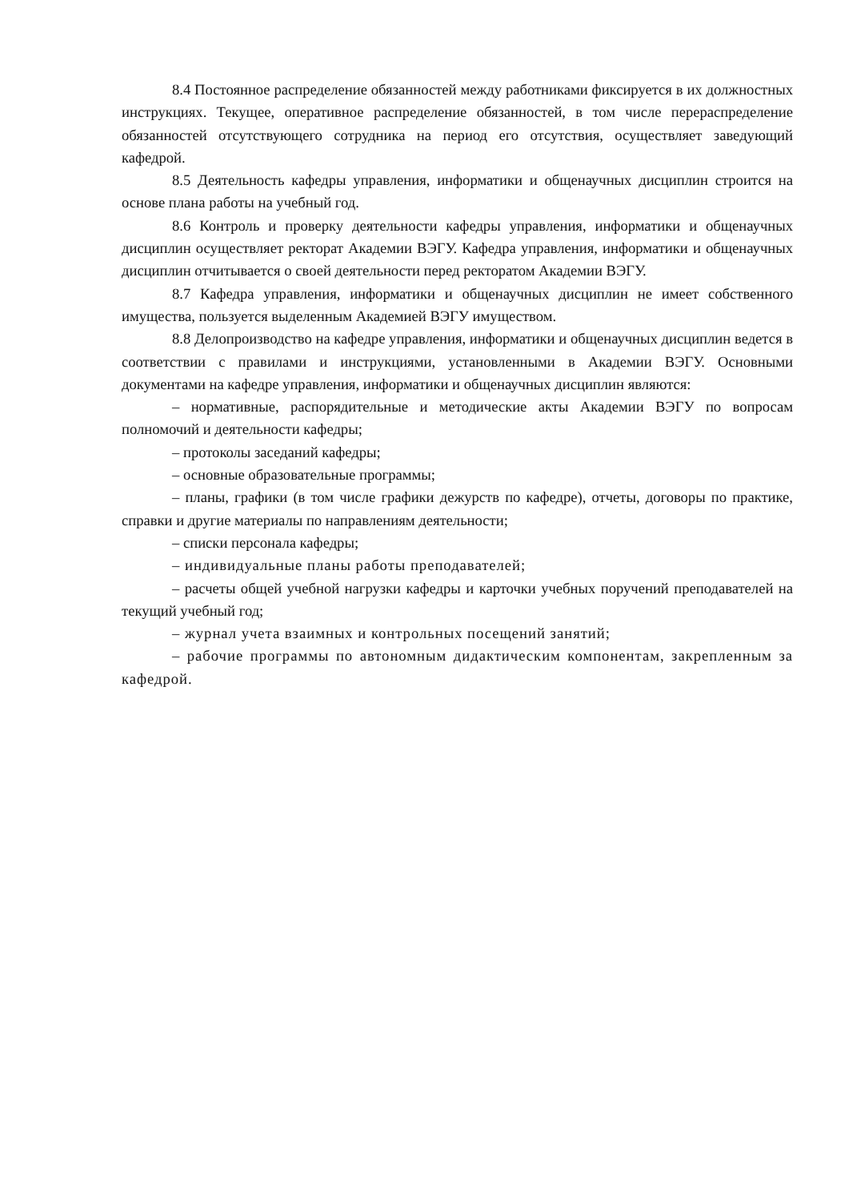8.4 Постоянное распределение обязанностей между работниками фиксируется в их должностных инструкциях. Текущее, оперативное распределение обязанностей, в том числе перераспределение обязанностей отсутствующего сотрудника на период его отсутствия, осуществляет заведующий кафедрой.
8.5 Деятельность кафедры управления, информатики и общенаучных дисциплин строится на основе плана работы на учебный год.
8.6 Контроль и проверку деятельности кафедры управления, информатики и общенаучных дисциплин осуществляет ректорат Академии ВЭГУ. Кафедра управления, информатики и общенаучных дисциплин отчитывается о своей деятельности перед ректоратом Академии ВЭГУ.
8.7 Кафедра управления, информатики и общенаучных дисциплин не имеет собственного имущества, пользуется выделенным Академией ВЭГУ имуществом.
8.8 Делопроизводство на кафедре управления, информатики и общенаучных дисциплин ведется в соответствии с правилами и инструкциями, установленными в Академии ВЭГУ. Основными документами на кафедре управления, информатики и общенаучных дисциплин являются:
– нормативные, распорядительные и методические акты Академии ВЭГУ по вопросам полномочий и деятельности кафедры;
– протоколы заседаний кафедры;
– основные образовательные программы;
– планы, графики (в том числе графики дежурств по кафедре), отчеты, договоры по практике, справки и другие материалы по направлениям деятельности;
– списки персонала кафедры;
– индивидуальные планы работы преподавателей;
– расчеты общей учебной нагрузки кафедры и карточки учебных поручений преподавателей на текущий учебный год;
– журнал учета взаимных и контрольных посещений занятий;
– рабочие программы по автономным дидактическим компонентам, закрепленным за кафедрой.